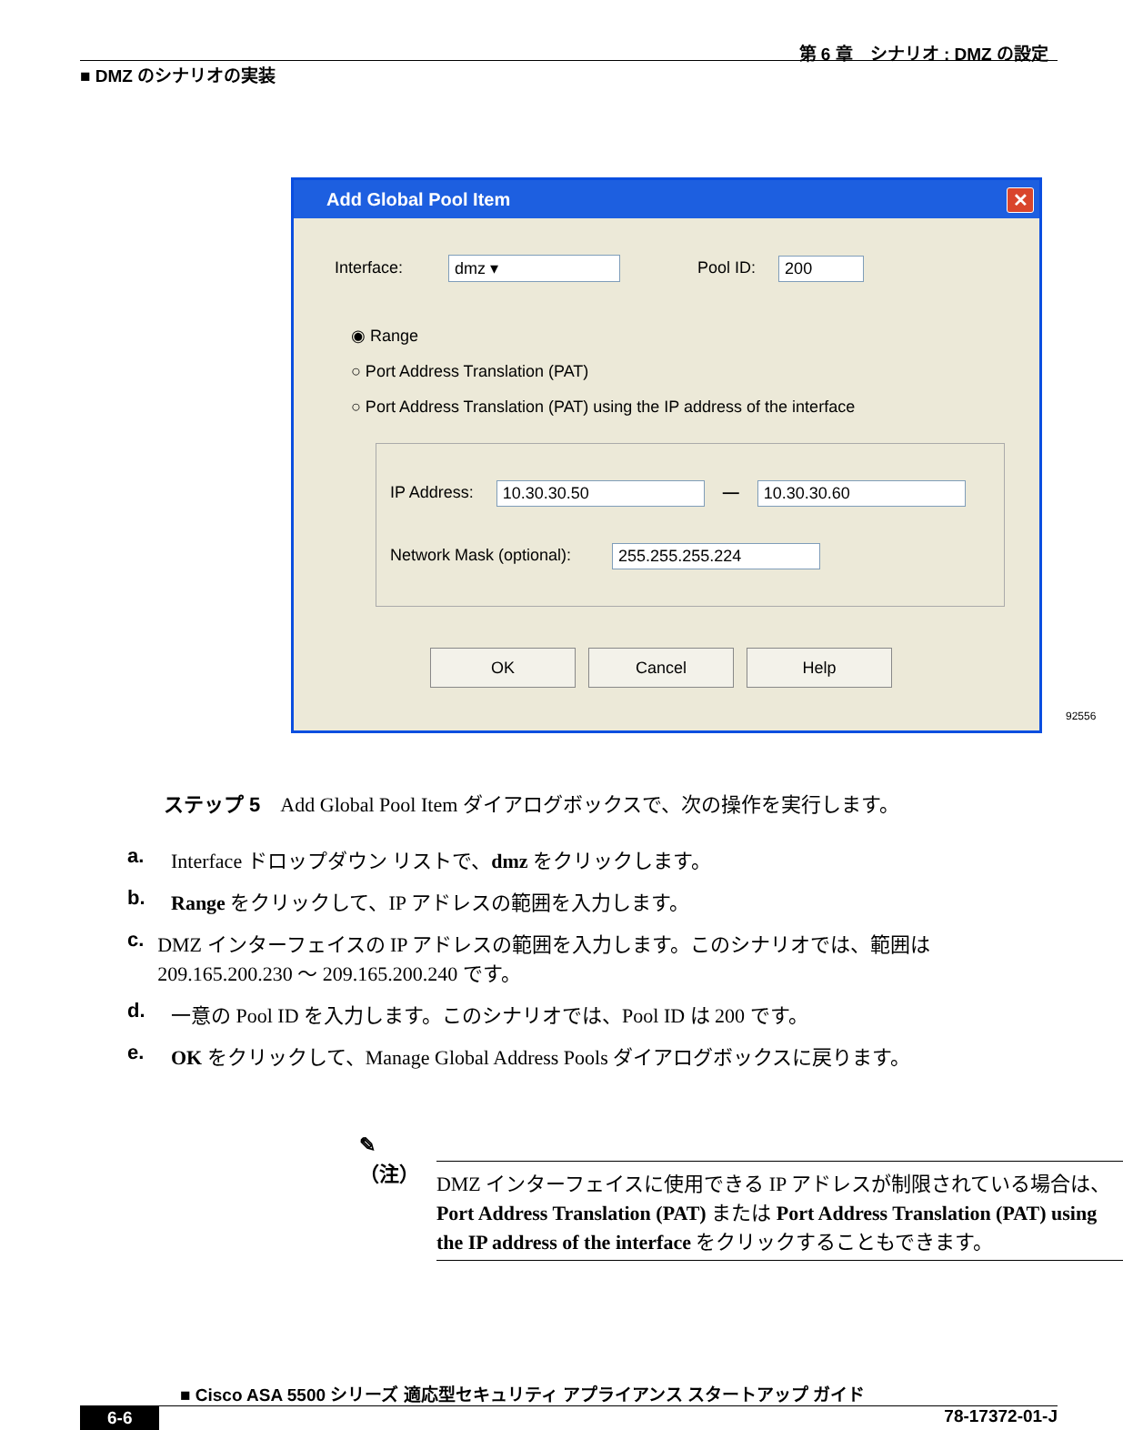第 6 章　シナリオ : DMZ の設定
■ DMZ のシナリオの実装
Add Global Pool Item ✕
Interface: dmz ▾ Pool ID: 200
◉ Range
○ Port Address Translation (PAT)
○ Port Address Translation (PAT) using the IP address of the interface
IP Address: 10.30.30.50 — 10.30.30.60
Network Mask (optional): 255.255.255.224
OK Cancel Help
92556
ステップ 5　Add Global Pool Item ダイアログボックスで、次の操作を実行します。
a. Interface ドロップダウン リストで、dmz をクリックします。
b. Range をクリックして、IP アドレスの範囲を入力します。
c. DMZ インターフェイスの IP アドレスの範囲を入力します。このシナリオでは、範囲は 209.165.200.230 ～ 209.165.200.240 です。
d. 一意の Pool ID を入力します。このシナリオでは、Pool ID は 200 です。
e. OK をクリックして、Manage Global Address Pools ダイアログボックスに戻ります。
✎
（注）
DMZ インターフェイスに使用できる IP アドレスが制限されている場合は、Port Address Translation (PAT) または Port Address Translation (PAT) using the IP address of the interface をクリックすることもできます。
■ Cisco ASA 5500 シリーズ 適応型セキュリティ アプライアンス スタートアップ ガイド
6-6 78-17372-01-J